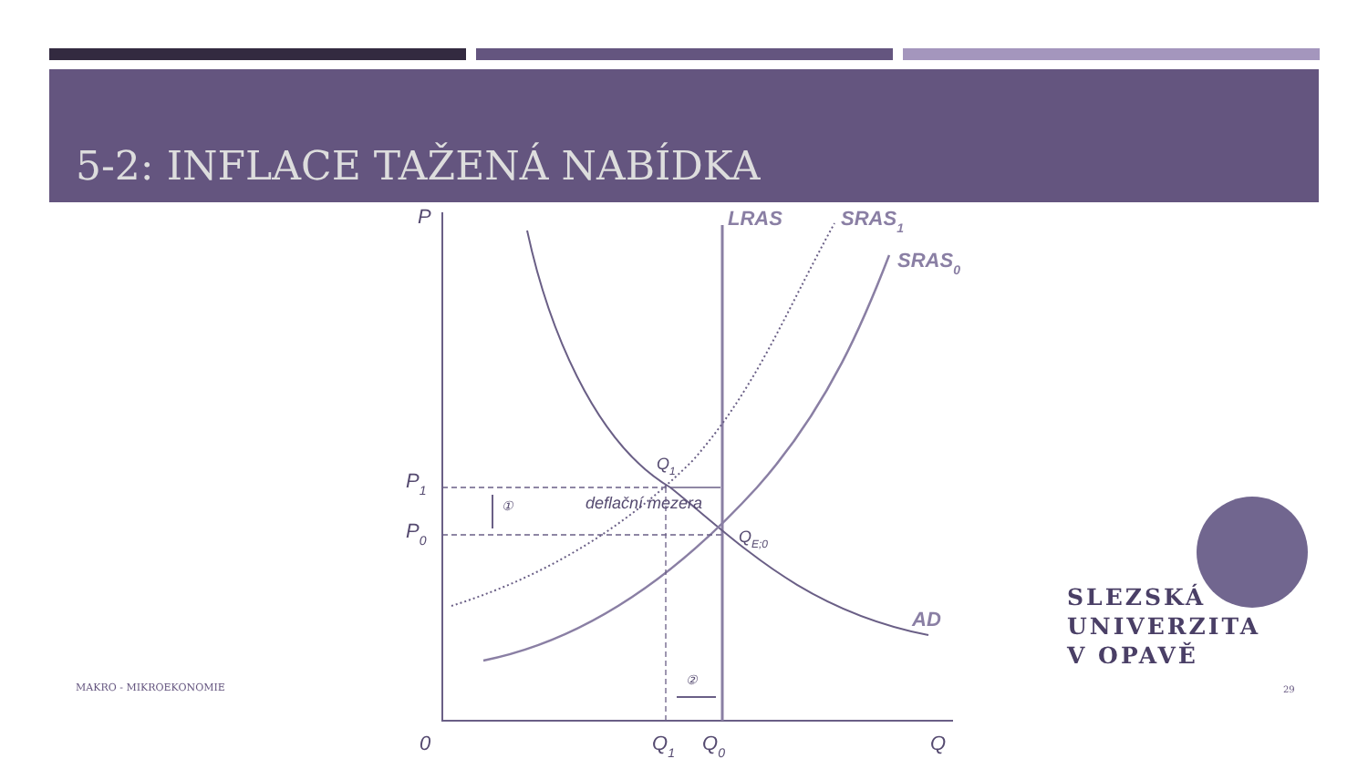5-2: INFLACE TAŽENÁ NABÍDKA
P
LRAS
SRAS1
SRAS0
Q1
P1
P0
①
deflační mezera
QE;0
AD
②
0
Q1
Q0
Q
SLEZSKÁ
UNIVERZITA
V OPAVĚ
MAKRO - MIKROEKONOMIE 29